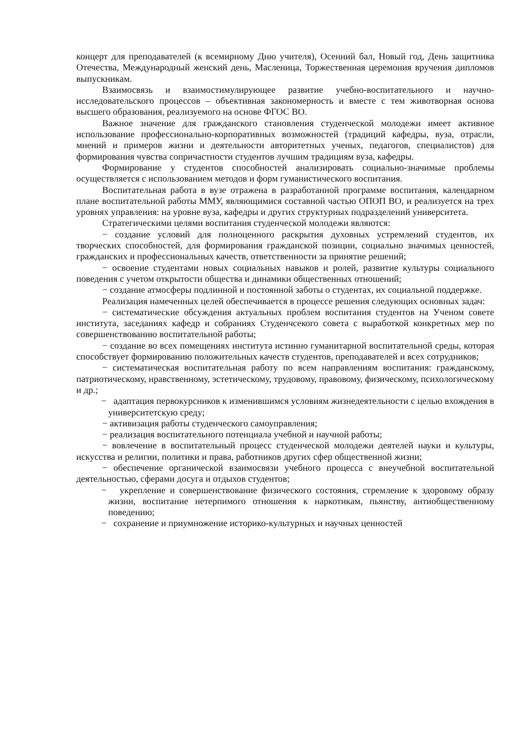концерт для преподавателей (к всемирному Дню учителя), Осенний бал, Новый год, День защитника Отечества, Международный женский день, Масленица, Торжественная церемония вручения дипломов выпускникам.
Взаимосвязь и взаимостимулирующее развитие учебно-воспитательного и научно-исследовательского процессов – объективная закономерность и вместе с тем животворная основа высшего образования, реализуемого на основе ФГОС ВО.
Важное значение для гражданского становления студенческой молодежи имеет активное использование профессионально-корпоративных возможностей (традиций кафедры, вуза, отрасли, мнений и примеров жизни и деятельности авторитетных ученых, педагогов, специалистов) для формирования чувства сопричастности студентов лучшим традициям вуза, кафедры.
Формирование у студентов способностей анализировать социально-значимые проблемы осуществляется с использованием методов и форм гуманистического воспитания.
Воспитательная работа в вузе отражена в разработанной программе воспитания, календарном плане воспитательной работы ММУ, являющимися составной частью ОПОП ВО, и реализуется на трех уровнях управления: на уровне вуза, кафедры и других структурных подразделений университета.
Стратегическими целями воспитания студенческой молодежи являются:
− создание условий для полноценного раскрытия духовных устремлений студентов, их творческих способностей, для формирования гражданской позиции, социально значимых ценностей, гражданских и профессиональных качеств, ответственности за принятие решений;
− освоение студентами новых социальных навыков и ролей, развитие культуры социального поведения с учетом открытости общества и динамики общественных отношений;
− создание атмосферы подлинной и постоянной заботы о студентах, их социальной поддержке.
Реализация намеченных целей обеспечивается в процессе решения следующих основных задач:
− систематические обсуждения актуальных проблем воспитания студентов на Ученом совете института, заседаниях кафедр и собраниях Студенчсекого совета с выработкой конкретных мер по совершенствованию воспитательной работы;
− создание во всех помещениях института истинно гуманитарной воспитательной среды, которая способствует формированию положительных качеств студентов, преподавателей и всех сотрудников;
− систематическая воспитательная работу по всем направлениям воспитания: гражданскому, патриотическому, нравственному, эстетическому, трудовому, правовому, физическому, психологическому и др.;
− адаптация первокурсников к изменившимся условиям жизнедеятельности с целью вхождения в университетскую среду;
− активизация работы студенческого самоуправления;
− реализация воспитательного потенциала учебной и научной работы;
− вовлечение в воспитательный процесс студенческой молодежи деятелей науки и культуры, искусства и религии, политики и права, работников других сфер общественной жизни;
− обеспечение органической взаимосвязи учебного процесса с внеучебной воспитательной деятельностью, сферами досуга и отдыхов студентов;
− укрепление и совершенствование физического состояния, стремление к здоровому образу жизни, воспитание нетерпимого отношения к наркотикам, пьянству, антиобщественному поведению;
− сохранение и приумножение историко-культурных и научных ценностей